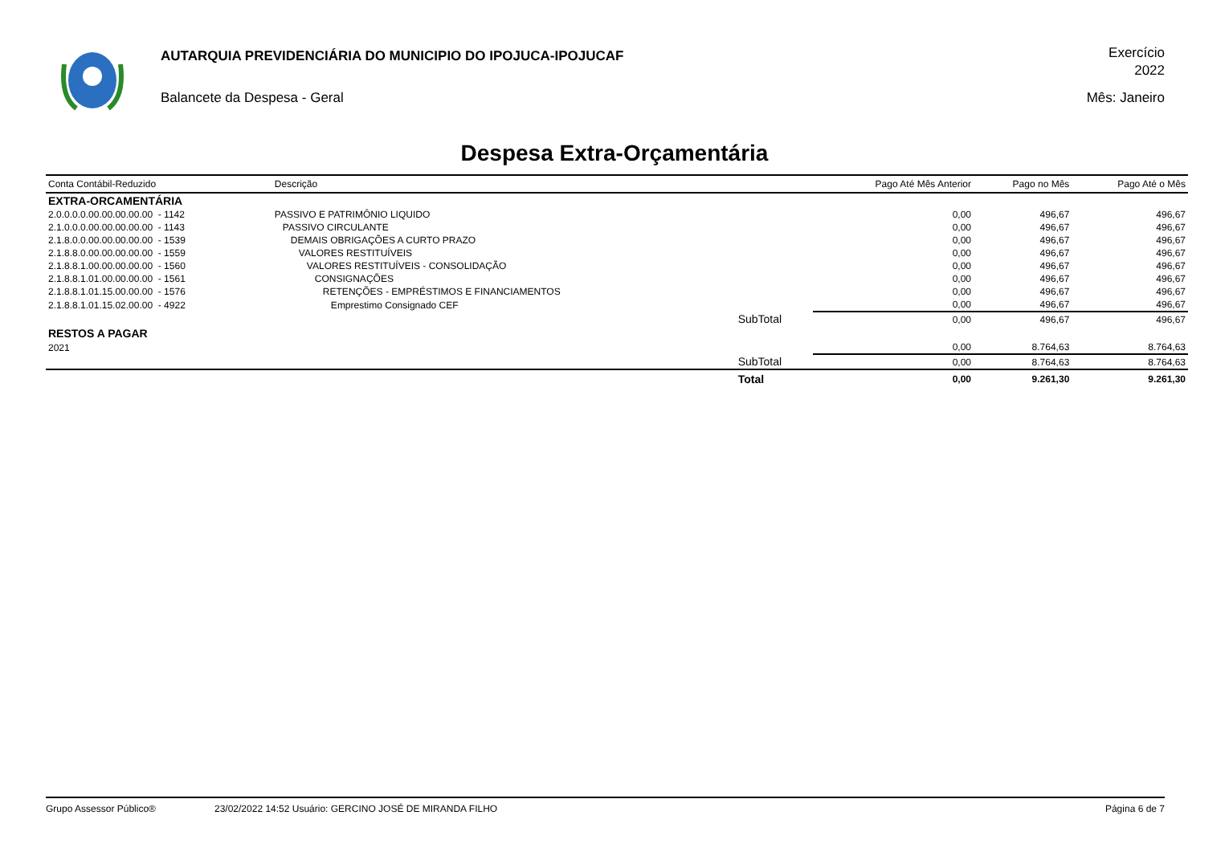AUTARQUIA PREVIDENCIÁRIA DO MUNICIPIO DO IPOJUCA-IPOJUCAF
Balancete da Despesa - Geral
Exercício
2022
Mês: Janeiro
Despesa Extra-Orçamentária
| Conta Contábil-Reduzido | Descrição | | Pago Até Mês Anterior | Pago no Mês | Pago Até o Mês |
| --- | --- | --- | --- | --- | --- |
| EXTRA-ORCAMENTÁRIA | | | | | |
| 2.0.0.0.0.00.00.00.00.00 - 1142 | PASSIVO E PATRIMÔNIO LIQUIDO | | 0,00 | 496,67 | 496,67 |
| 2.1.0.0.0.00.00.00.00.00 - 1143 | PASSIVO CIRCULANTE | | 0,00 | 496,67 | 496,67 |
| 2.1.8.0.0.00.00.00.00.00 - 1539 | DEMAIS OBRIGAÇÕES A CURTO PRAZO | | 0,00 | 496,67 | 496,67 |
| 2.1.8.8.0.00.00.00.00.00 - 1559 | VALORES RESTITUÍVEIS | | 0,00 | 496,67 | 496,67 |
| 2.1.8.8.1.00.00.00.00.00 - 1560 | VALORES RESTITUÍVEIS - CONSOLIDAÇÃO | | 0,00 | 496,67 | 496,67 |
| 2.1.8.8.1.01.00.00.00.00 - 1561 | CONSIGNAÇÕES | | 0,00 | 496,67 | 496,67 |
| 2.1.8.8.1.01.15.00.00.00 - 1576 | RETENÇÕES - EMPRÉSTIMOS E FINANCIAMENTOS | | 0,00 | 496,67 | 496,67 |
| 2.1.8.8.1.01.15.02.00.00 - 4922 | Emprestimo Consignado CEF | | 0,00 | 496,67 | 496,67 |
| | | SubTotal | 0,00 | 496,67 | 496,67 |
| RESTOS A PAGAR | | | | | |
| 2021 | | | 0,00 | 8.764,63 | 8.764,63 |
| | | SubTotal | 0,00 | 8.764,63 | 8.764,63 |
| | | Total | 0,00 | 9.261,30 | 9.261,30 |
Grupo Assessor Público® 23/02/2022 14:52 Usuário: GERCINO JOSÉ DE MIRANDA FILHO Página 6 de 7